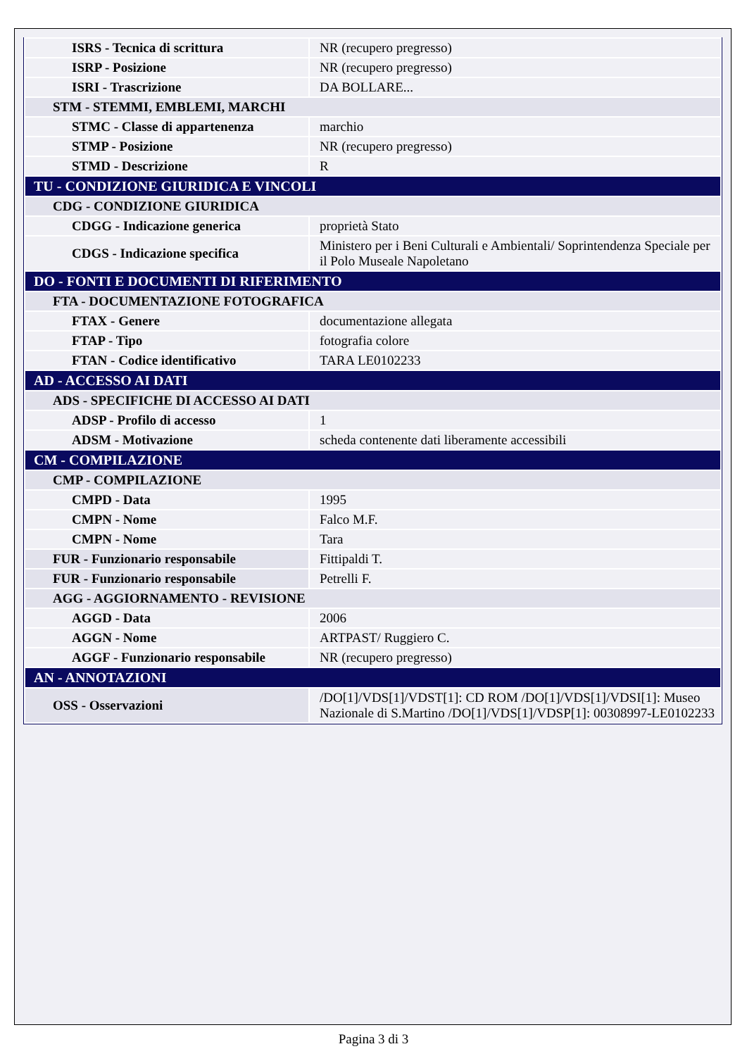| ISRS - Tecnica di scrittura | NR (recupero pregresso) |
| ISRP - Posizione | NR (recupero pregresso) |
| ISRI - Trascrizione | DA BOLLARE... |
| STM - STEMMI, EMBLEMI, MARCHI | |
| STMC - Classe di appartenenza | marchio |
| STMP - Posizione | NR (recupero pregresso) |
| STMD - Descrizione | R |
| TU - CONDIZIONE GIURIDICA E VINCOLI | |
| CDG - CONDIZIONE GIURIDICA | |
| CDGG - Indicazione generica | proprietà Stato |
| CDGS - Indicazione specifica | Ministero per i Beni Culturali e Ambientali/ Soprintendenza Speciale per il Polo Museale Napoletano |
| DO - FONTI E DOCUMENTI DI RIFERIMENTO | |
| FTA - DOCUMENTAZIONE FOTOGRAFICA | |
| FTAX - Genere | documentazione allegata |
| FTAP - Tipo | fotografia colore |
| FTAN - Codice identificativo | TARA LE0102233 |
| AD - ACCESSO AI DATI | |
| ADS - SPECIFICHE DI ACCESSO AI DATI | |
| ADSP - Profilo di accesso | 1 |
| ADSM - Motivazione | scheda contenente dati liberamente accessibili |
| CM - COMPILAZIONE | |
| CMP - COMPILAZIONE | |
| CMPD - Data | 1995 |
| CMPN - Nome | Falco M.F. |
| CMPN - Nome | Tara |
| FUR - Funzionario responsabile | Fittipaldi T. |
| FUR - Funzionario responsabile | Petrelli F. |
| AGG - AGGIORNAMENTO - REVISIONE | |
| AGGD - Data | 2006 |
| AGGN - Nome | ARTPAST/ Ruggiero C. |
| AGGF - Funzionario responsabile | NR (recupero pregresso) |
| AN - ANNOTAZIONI | |
| OSS - Osservazioni | /DO[1]/VDS[1]/VDST[1]: CD ROM /DO[1]/VDS[1]/VDSI[1]: Museo Nazionale di S.Martino /DO[1]/VDS[1]/VDSP[1]: 00308997-LE0102233 |
Pagina 3 di 3